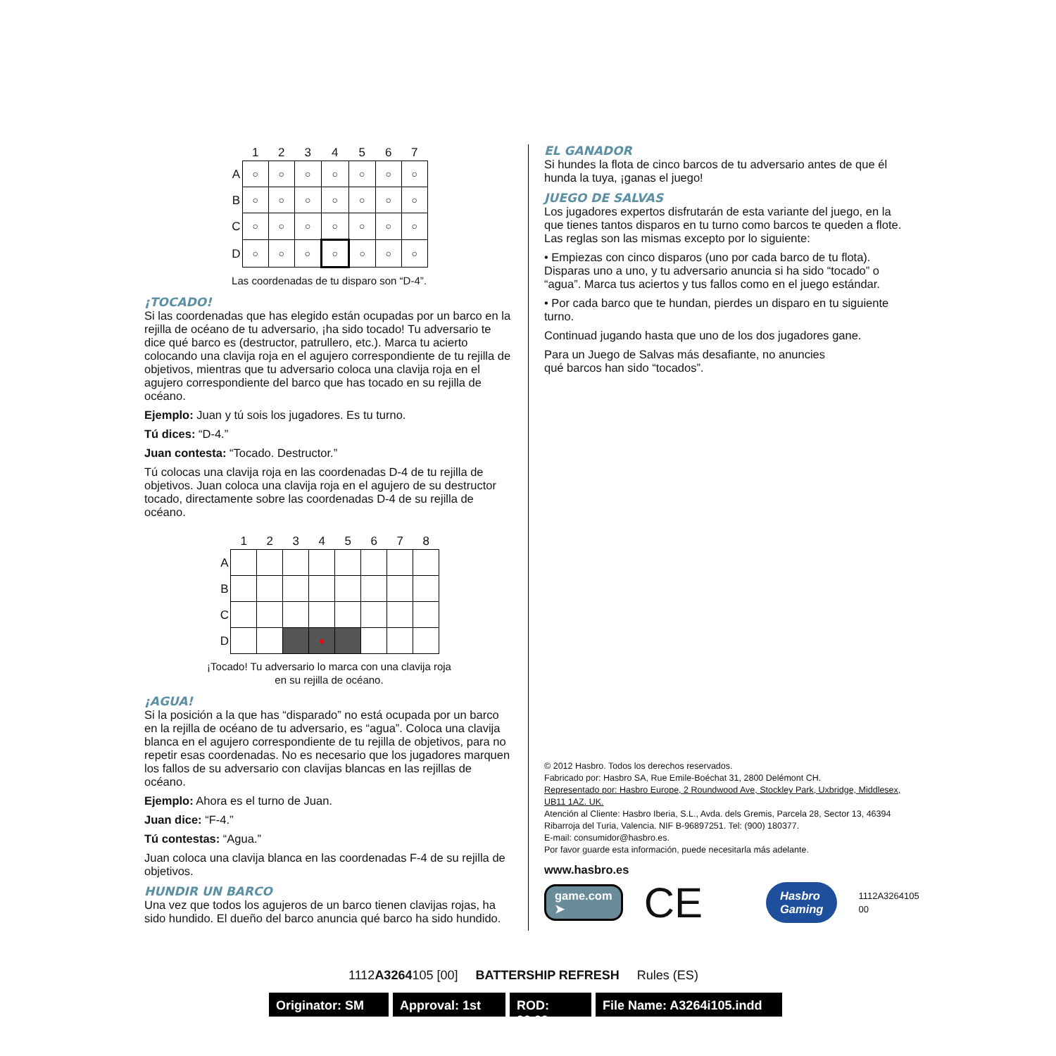| | 1 | 2 | 3 | 4 | 5 | 6 | 7 |
| --- | --- | --- | --- | --- | --- | --- | --- |
| A | ○ | ○ | ○ | ○ | ○ | ○ | ○ |
| B | ○ | ○ | ○ | ○ | ○ | ○ | ○ |
| C | ○ | ○ | ○ | ○ | ○ | ○ | ○ |
| D | ○ | ○ | ○ | ○ | ○ | ○ | ○ |
Las coordenadas de tu disparo son “D-4”.
¡TOCADO!
Si las coordenadas que has elegido están ocupadas por un barco en la rejilla de océano de tu adversario, ¡ha sido tocado! Tu adversario te dice qué barco es (destructor, patrullero, etc.). Marca tu acierto colocando una clavija roja en el agujero correspondiente de tu rejilla de objetivos, mientras que tu adversario coloca una clavija roja en el agujero correspondiente del barco que has tocado en su rejilla de océano.
Ejemplo: Juan y tú sois los jugadores. Es tu turno.
Tú dices: “D-4.”
Juan contesta: “Tocado. Destructor.”
Tú colocas una clavija roja en las coordenadas D-4 de tu rejilla de objetivos. Juan coloca una clavija roja en el agujero de su destructor tocado, directamente sobre las coordenadas D-4 de su rejilla de océano.
| | 1 | 2 | 3 | 4 | 5 | 6 | 7 | 8 |
| --- | --- | --- | --- | --- | --- | --- | --- | --- |
| A | | | | | | | | |
| B | | | | | | | | |
| C | | | | | | | | |
| D | | | | ● | | | | |
¡Tocado! Tu adversario lo marca con una clavija roja
en su rejilla de océano.
¡AGUA!
Si la posición a la que has “disparado” no está ocupada por un barco en la rejilla de océano de tu adversario, es “agua”. Coloca una clavija blanca en el agujero correspondiente de tu rejilla de objetivos, para no repetir esas coordenadas. No es necesario que los jugadores marquen los fallos de su adversario con clavijas blancas en las rejillas de océano.
Ejemplo: Ahora es el turno de Juan.
Juan dice: “F-4.”
Tú contestas: “Agua.”
Juan coloca una clavija blanca en las coordenadas F-4 de su rejilla de objetivos.
HUNDIR UN BARCO
Una vez que todos los agujeros de un barco tienen clavijas rojas, ha sido hundido. El dueño del barco anuncia qué barco ha sido hundido.
EL GANADOR
Si hundes la flota de cinco barcos de tu adversario antes de que él hunda la tuya, ¡ganas el juego!
JUEGO DE SALVAS
Los jugadores expertos disfrutarán de esta variante del juego, en la que tienes tantos disparos en tu turno como barcos te queden a flote. Las reglas son las mismas excepto por lo siguiente:
• Empiezas con cinco disparos (uno por cada barco de tu flota). Disparas uno a uno, y tu adversario anuncia si ha sido “tocado” o “agua”. Marca tus aciertos y tus fallos como en el juego estándar.
• Por cada barco que te hundan, pierdes un disparo en tu siguiente turno.
Continuad jugando hasta que uno de los dos jugadores gane.
Para un Juego de Salvas más desafiante, no anuncies
qué barcos han sido “tocados”.
© 2012 Hasbro. Todos los derechos reservados.
Fabricado por: Hasbro SA, Rue Emile-Boéchat 31, 2800 Delémont CH.
Representado por: Hasbro Europe, 2 Roundwood Ave, Stockley Park, Uxbridge, Middlesex, UB11 1AZ. UK.
Atención al Cliente: Hasbro Iberia, S.L., Avda. dels Gremis, Parcela 28, Sector 13, 46394 Ribarroja del Turia, Valencia. NIF B-96897251. Tel: (900) 180377.
E-mail: consumidor@hasbro.es.
Por favor guarde esta información, puede necesitarla más adelante.
www.hasbro.es
game.com ➤ CE Hasbro Gaming 1112A3264105 00
1112A3264105 [00] BATTERSHIP REFRESH Rules (ES)
Originator: SM
Approval: 1st
ROD: 00.00
File Name: A3264i105.indd